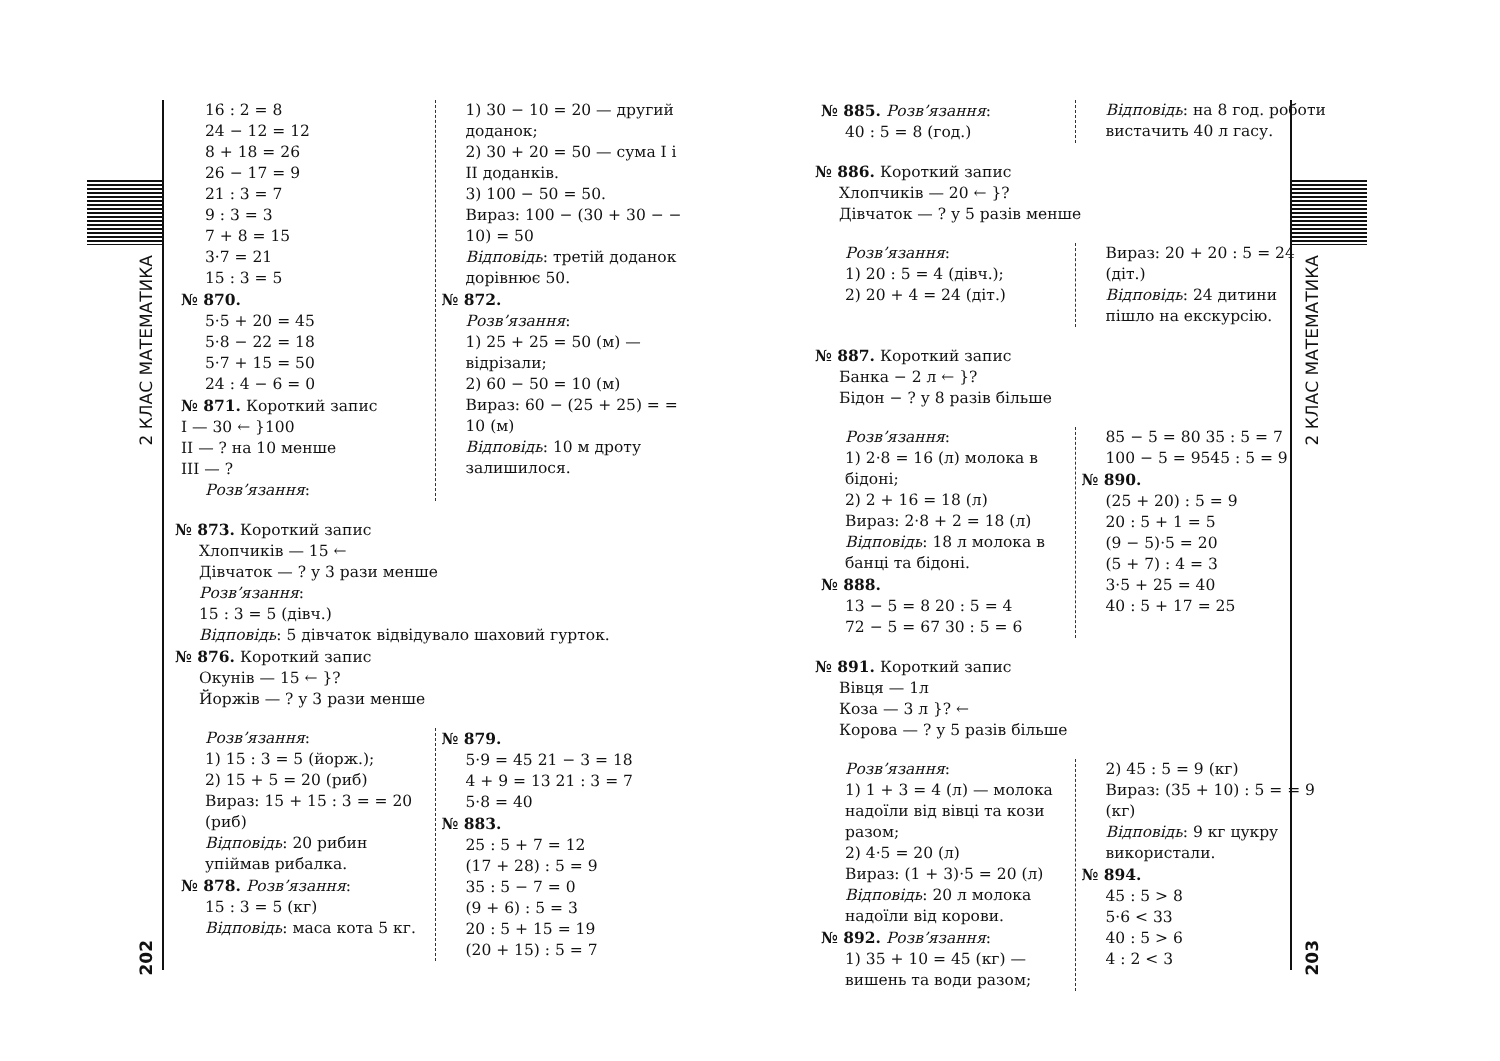2 КЛАС МАТЕМАТИКА
202
2 КЛАС МАТЕМАТИКА
203
16 : 2 = 8
24 − 12 = 12
8 + 18 = 26
26 − 17 = 9
21 : 3 = 7
9 : 3 = 3
7 + 8 = 15
3·7 = 21
15 : 3 = 5
№ 870.
5·5 + 20 = 45
5·8 − 22 = 18
5·7 + 15 = 50
24 : 4 − 6 = 0
№ 871. Короткий запис
I — 30 ← }100
II — ? на 10 менше
III — ?
Розв’язання:
1) 30 − 10 = 20 — другий доданок;
2) 30 + 20 = 50 — сума I і II доданків.
3) 100 − 50 = 50.
Вираз: 100 − (30 + 30 − − 10) = 50
Відповідь: третій доданок дорівнює 50.
№ 872.
Розв’язання:
1) 25 + 25 = 50 (м) — відрізали;
2) 60 − 50 = 10 (м)
Вираз: 60 − (25 + 25) = = 10 (м)
Відповідь: 10 м дроту залишилося.
№ 873. Короткий запис
Хлопчиків — 15 ←
Дівчаток — ? у 3 рази менше
Розв’язання:
15 : 3 = 5 (дівч.)
Відповідь: 5 дівчаток відвідувало шаховий гурток.
№ 876. Короткий запис
Окунів — 15 ← }?
Йоржів — ? у 3 рази менше
Розв’язання:
1) 15 : 3 = 5 (йорж.);
2) 15 + 5 = 20 (риб)
Вираз: 15 + 15 : 3 = = 20 (риб)
Відповідь: 20 рибин упіймав рибалка.
№ 878. Розв’язання:
15 : 3 = 5 (кг)
Відповідь: маса кота 5 кг.
№ 879.
5·9 = 45 21 − 3 = 18
4 + 9 = 13 21 : 3 = 7
5·8 = 40
№ 883.
25 : 5 + 7 = 12
(17 + 28) : 5 = 9
35 : 5 − 7 = 0
(9 + 6) : 5 = 3
20 : 5 + 15 = 19
(20 + 15) : 5 = 7
№ 885. Розв’язання:
40 : 5 = 8 (год.)
Відповідь: на 8 год. роботи вистачить 40 л гасу.
№ 886. Короткий запис
Хлопчиків — 20 ← }?
Дівчаток — ? у 5 разів менше
Розв’язання:
1) 20 : 5 = 4 (дівч.);
2) 20 + 4 = 24 (діт.)
Вираз: 20 + 20 : 5 = 24 (діт.)
Відповідь: 24 дитини пішло на екскурсію.
№ 887. Короткий запис
Банка − 2 л ← }?
Бідон − ? у 8 разів більше
Розв’язання:
1) 2·8 = 16 (л) молока в бідоні;
2) 2 + 16 = 18 (л)
Вираз: 2·8 + 2 = 18 (л)
Відповідь: 18 л молока в банці та бідоні.
№ 888.
13 − 5 = 8 20 : 5 = 4
72 − 5 = 67 30 : 5 = 6
85 − 5 = 80 35 : 5 = 7
100 − 5 = 9545 : 5 = 9
№ 890.
(25 + 20) : 5 = 9
20 : 5 + 1 = 5
(9 − 5)·5 = 20
(5 + 7) : 4 = 3
3·5 + 25 = 40
40 : 5 + 17 = 25
№ 891. Короткий запис
Вівця — 1л
Коза — 3 л }? ←
Корова — ? у 5 разів більше
Розв’язання:
1) 1 + 3 = 4 (л) — молока надоїли від вівці та кози разом;
2) 4·5 = 20 (л)
Вираз: (1 + 3)·5 = 20 (л)
Відповідь: 20 л молока надоїли від корови.
№ 892. Розв’язання:
1) 35 + 10 = 45 (кг) — вишень та води разом;
2) 45 : 5 = 9 (кг)
Вираз: (35 + 10) : 5 = = 9 (кг)
Відповідь: 9 кг цукру використали.
№ 894.
45 : 5 > 8
5·6 < 33
40 : 5 > 6
4 : 2 < 3